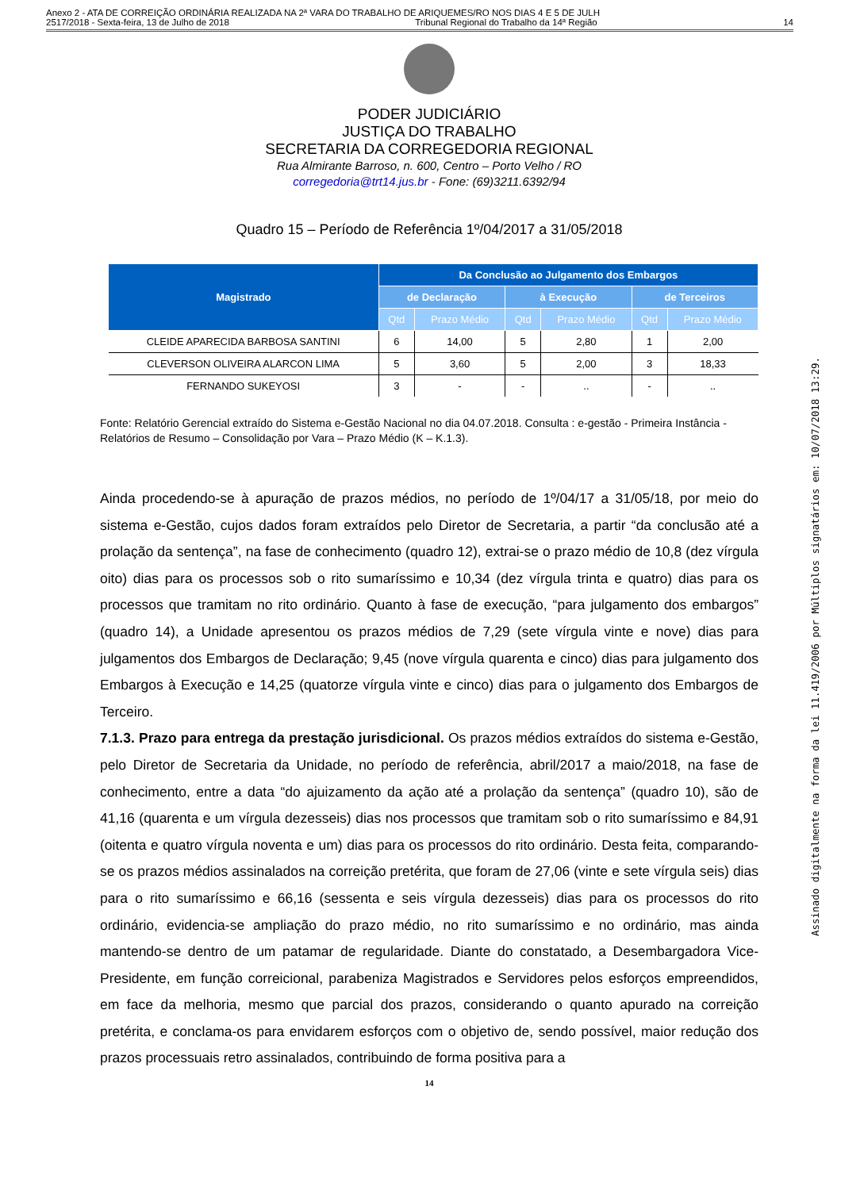Anexo 2 - ATA DE CORREIÇÃO ORDINÁRIA REALIZADA NA 2ª VARA DO TRABALHO DE ARIQUEMES/RO NOS DIAS 4 E 5 DE JULH
2517/2018 - Sexta-feira, 13 de Julho de 2018 Tribunal Regional do Trabalho da 14ª Região 14
PODER JUDICIÁRIO
JUSTIÇA DO TRABALHO
SECRETARIA DA CORREGEDORIA REGIONAL
Rua Almirante Barroso, n. 600, Centro – Porto Velho / RO
corregedoria@trt14.jus.br - Fone: (69)3211.6392/94
Quadro 15 – Período de Referência 1º/04/2017 a 31/05/2018
| Magistrado | Da Conclusão ao Julgamento dos Embargos | | | | | |
| --- | --- | --- | --- | --- | --- | --- |
| | de Declaração | | à Execução | | de Terceiros | |
| | Qtd | Prazo Médio | Qtd | Prazo Médio | Qtd | Prazo Médio |
| CLEIDE APARECIDA BARBOSA SANTINI | 6 | 14,00 | 5 | 2,80 | 1 | 2,00 |
| CLEVERSON OLIVEIRA ALARCON LIMA | 5 | 3,60 | 5 | 2,00 | 3 | 18,33 |
| FERNANDO SUKEYOSI | 3 | - | - | .. | - | .. |
Fonte: Relatório Gerencial extraído do Sistema e-Gestão Nacional no dia 04.07.2018. Consulta : e-gestão - Primeira Instância - Relatórios de Resumo – Consolidação por Vara – Prazo Médio (K – K.1.3).
Ainda procedendo-se à apuração de prazos médios, no período de 1º/04/17 a 31/05/18, por meio do sistema e-Gestão, cujos dados foram extraídos pelo Diretor de Secretaria, a partir “da conclusão até a prolação da sentença”, na fase de conhecimento (quadro 12), extrai-se o prazo médio de 10,8 (dez vírgula oito) dias para os processos sob o rito sumaríssimo e 10,34 (dez vírgula trinta e quatro) dias para os processos que tramitam no rito ordinário. Quanto à fase de execução, “para julgamento dos embargos” (quadro 14), a Unidade apresentou os prazos médios de 7,29 (sete vírgula vinte e nove) dias para julgamentos dos Embargos de Declaração; 9,45 (nove vírgula quarenta e cinco) dias para julgamento dos Embargos à Execução e 14,25 (quatorze vírgula vinte e cinco) dias para o julgamento dos Embargos de Terceiro.
7.1.3. Prazo para entrega da prestação jurisdicional. Os prazos médios extraídos do sistema e-Gestão, pelo Diretor de Secretaria da Unidade, no período de referência, abril/2017 a maio/2018, na fase de conhecimento, entre a data “do ajuizamento da ação até a prolação da sentença” (quadro 10), são de 41,16 (quarenta e um vírgula dezesseis) dias nos processos que tramitam sob o rito sumaríssimo e 84,91 (oitenta e quatro vírgula noventa e um) dias para os processos do rito ordinário. Desta feita, comparando-se os prazos médios assinalados na correição pretérita, que foram de 27,06 (vinte e sete vírgula seis) dias para o rito sumaríssimo e 66,16 (sessenta e seis vírgula dezesseis) dias para os processos do rito ordinário, evidencia-se ampliação do prazo médio, no rito sumaríssimo e no ordinário, mas ainda mantendo-se dentro de um patamar de regularidade. Diante do constatado, a Desembargadora Vice-Presidente, em função correicional, parabeniza Magistrados e Servidores pelos esforços empreendidos, em face da melhoria, mesmo que parcial dos prazos, considerando o quanto apurado na correição pretérita, e conclama-os para envidarem esforços com o objetivo de, sendo possível, maior redução dos prazos processuais retro assinalados, contribuindo de forma positiva para a
14
Assinado digitalmente na forma da lei 11.419/2006 por Múltiplos signatários em: 10/07/2018 13:29.